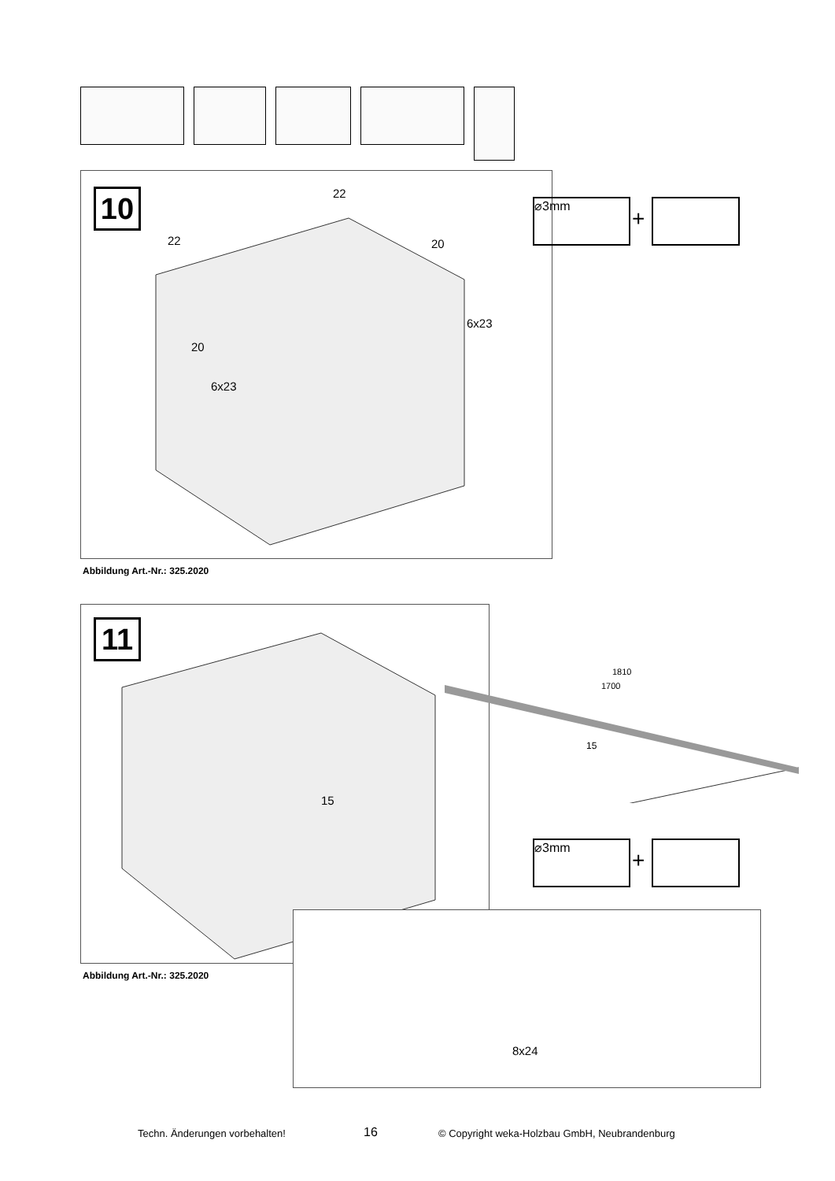10 22
22 20
20
6x23
6x23
⌀3mm
+
Abbildung Art.-Nr.: 325.2020
11
15
1810
1700
15
⌀3mm
+
8x24
Abbildung Art.-Nr.: 325.2020
Techn. Änderungen vorbehalten! 16 © Copyright weka-Holzbau GmbH, Neubrandenburg